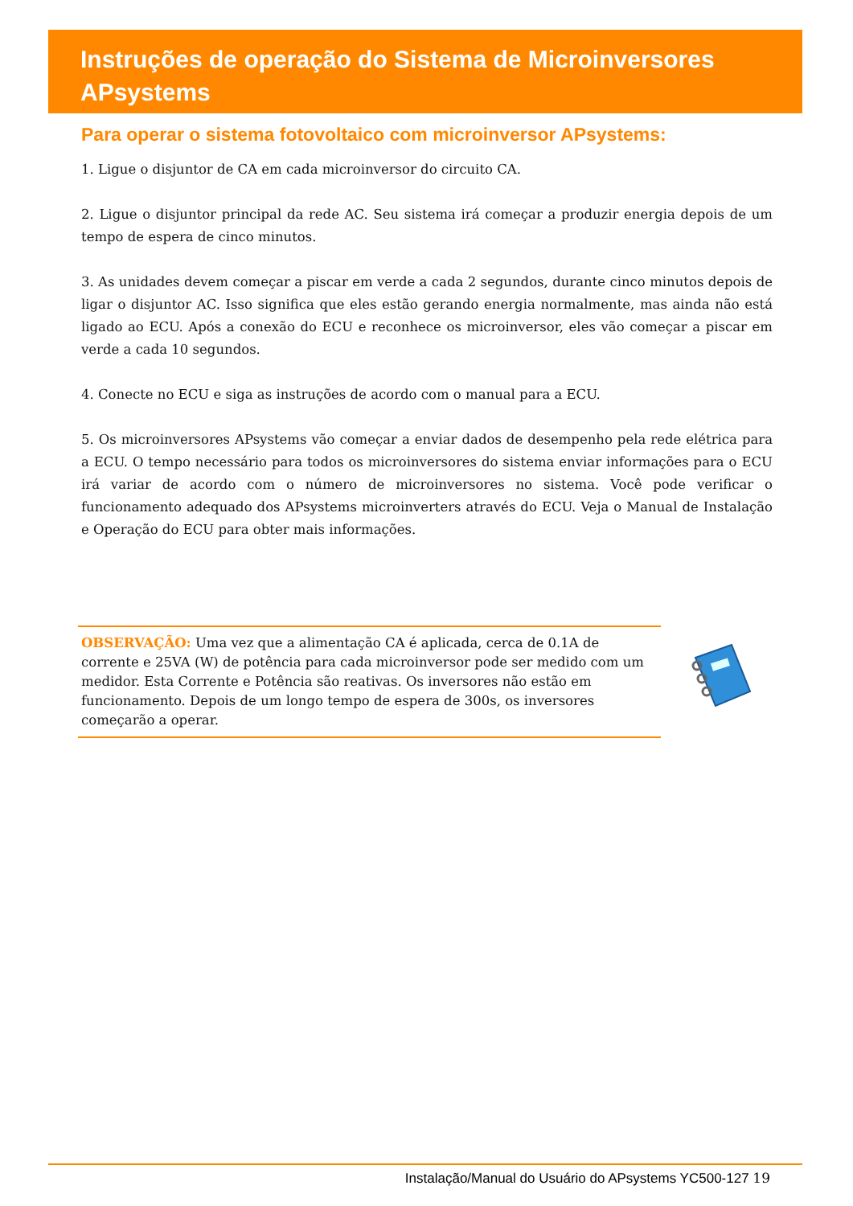Instruções de operação do Sistema de Microinversores APsystems
Para operar o sistema fotovoltaico com microinversor APsystems:
1. Ligue o disjuntor de CA em cada microinversor do circuito CA.
2. Ligue o disjuntor principal da rede AC. Seu sistema irá começar a produzir energia depois de um tempo de espera de cinco minutos.
3. As unidades devem começar a piscar em verde a cada 2 segundos, durante cinco minutos depois de ligar o disjuntor AC. Isso significa que eles estão gerando energia normalmente, mas ainda não está ligado ao ECU. Após a conexão do ECU e reconhece os microinversor, eles vão começar a piscar em verde a cada 10 segundos.
4. Conecte no ECU e siga as instruções de acordo com o manual para a ECU.
5. Os microinversores APsystems vão começar a enviar dados de desempenho pela rede elétrica para a ECU. O tempo necessário para todos os microinversores do sistema enviar informações para o ECU irá variar de acordo com o número de microinversores no sistema. Você pode verificar o funcionamento adequado dos APsystems microinverters através do ECU. Veja o Manual de Instalação e Operação do ECU para obter mais informações.
OBSERVAÇÃO: Uma vez que a alimentação CA é aplicada, cerca de 0.1A de corrente e 25VA (W) de potência para cada microinversor pode ser medido com um medidor. Esta Corrente e Potência são reativas. Os inversores não estão em funcionamento. Depois de um longo tempo de espera de 300s, os inversores começarão a operar.
Instalação/Manual do Usuário do APsystems YC500-127 19